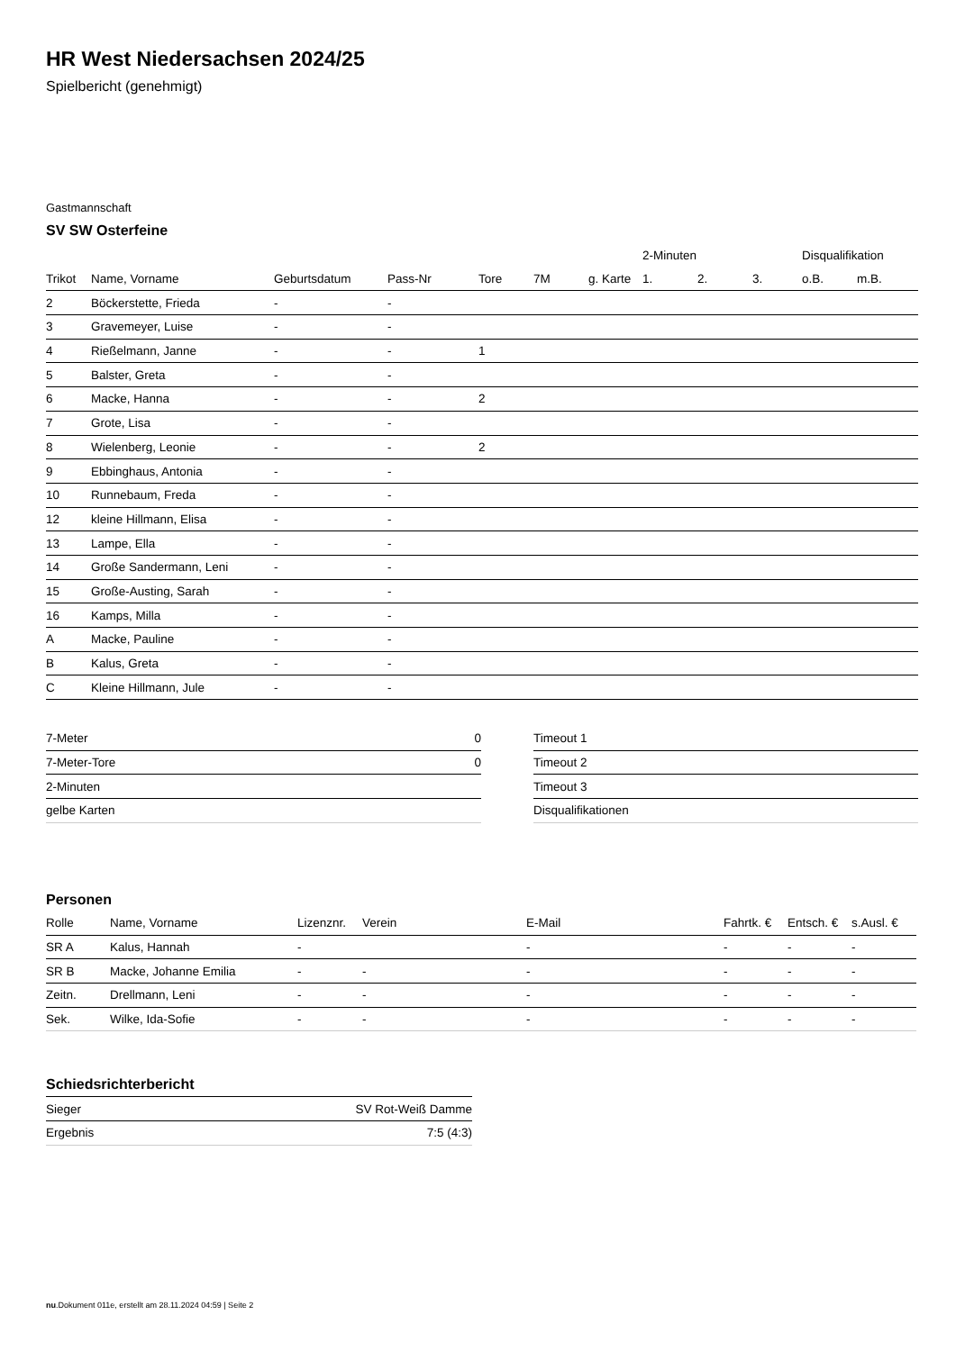HR West Niedersachsen 2024/25
Spielbericht (genehmigt)
Gastmannschaft
SV SW Osterfeine
| | | | | | | | 2-Minuten | | | Disqualifikation | |
| --- | --- | --- | --- | --- | --- | --- | --- | --- | --- | --- | --- |
| Trikot | Name, Vorname | Geburtsdatum | Pass-Nr | Tore | 7M | g. Karte | 1. | 2. | 3. | o.B. | m.B. |
| 2 | Böckerstette, Frieda | - | - | | | | | | | | |
| 3 | Gravemeyer, Luise | - | - | | | | | | | | |
| 4 | Rießelmann, Janne | - | - | 1 | | | | | | | |
| 5 | Balster, Greta | - | - | | | | | | | | |
| 6 | Macke, Hanna | - | - | 2 | | | | | | | |
| 7 | Grote, Lisa | - | - | | | | | | | | |
| 8 | Wielenberg, Leonie | - | - | 2 | | | | | | | |
| 9 | Ebbinghaus, Antonia | - | - | | | | | | | | |
| 10 | Runnebaum, Freda | - | - | | | | | | | | |
| 12 | kleine Hillmann, Elisa | - | - | | | | | | | | |
| 13 | Lampe, Ella | - | - | | | | | | | | |
| 14 | Große Sandermann, Leni | - | - | | | | | | | | |
| 15 | Große-Austing, Sarah | - | - | | | | | | | | |
| 16 | Kamps, Milla | - | - | | | | | | | | |
| A | Macke, Pauline | - | - | | | | | | | | |
| B | Kalus, Greta | - | - | | | | | | | | |
| C | Kleine Hillmann, Jule | - | - | | | | | | | | |
| 7-Meter | 0 |
| 7-Meter-Tore | 0 |
| 2-Minuten | |
| gelbe Karten | |
| Timeout 1 |
| Timeout 2 |
| Timeout 3 |
| Disqualifikationen |
Personen
| Rolle | Name, Vorname | Lizenznr. | Verein | E-Mail | Fahrtk. € | Entsch. € | s.Ausl. € |
| --- | --- | --- | --- | --- | --- | --- | --- |
| SR A | Kalus, Hannah | - | | - | - | - | - |
| SR B | Macke, Johanne Emilia | - | - | - | - | - | - |
| Zeitn. | Drellmann, Leni | - | - | - | - | - | - |
| Sek. | Wilke, Ida-Sofie | - | - | - | - | - | - |
Schiedsrichterbericht
| Sieger | SV Rot-Weiß Damme |
| Ergebnis | 7:5 (4:3) |
nu.Dokument 011e, erstellt am 28.11.2024 04:59 | Seite 2